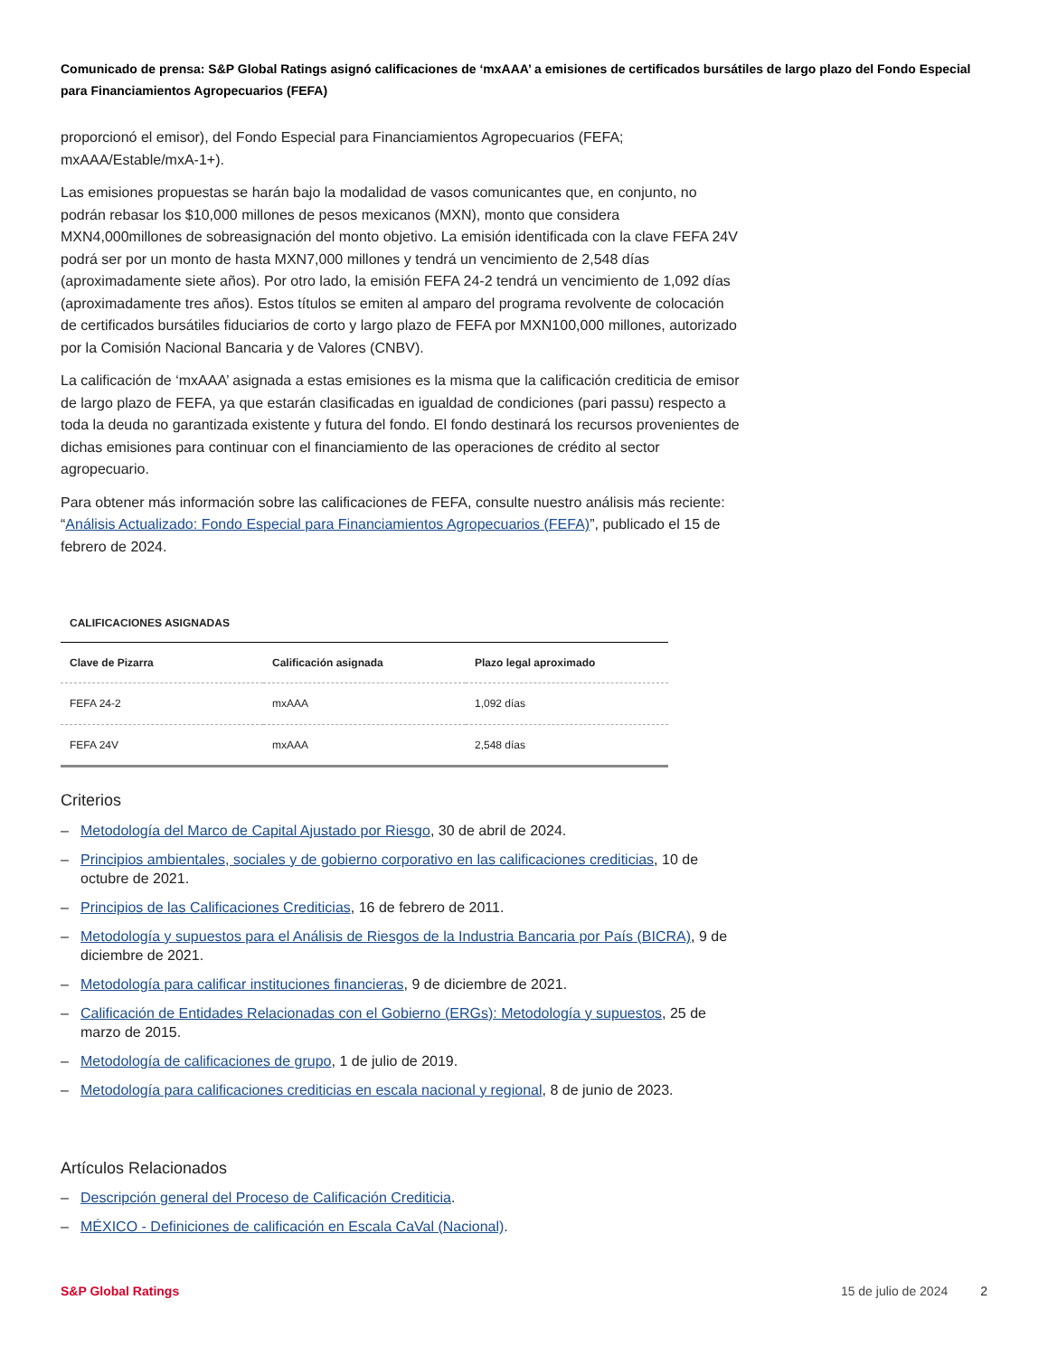Comunicado de prensa: S&P Global Ratings asignó calificaciones de ‘mxAAA’ a emisiones de certificados bursátiles de largo plazo del Fondo Especial para Financiamientos Agropecuarios (FEFA)
proporcionó el emisor), del Fondo Especial para Financiamientos Agropecuarios (FEFA; mxAAA/Estable/mxA-1+).
Las emisiones propuestas se harán bajo la modalidad de vasos comunicantes que, en conjunto, no podrán rebasar los $10,000 millones de pesos mexicanos (MXN), monto que considera MXN4,000millones de sobreasignación del monto objetivo. La emisión identificada con la clave FEFA 24V podrá ser por un monto de hasta MXN7,000 millones y tendrá un vencimiento de 2,548 días (aproximadamente siete años). Por otro lado, la emisión FEFA 24-2 tendrá un vencimiento de 1,092 días (aproximadamente tres años). Estos títulos se emiten al amparo del programa revolvente de colocación de certificados bursátiles fiduciarios de corto y largo plazo de FEFA por MXN100,000 millones, autorizado por la Comisión Nacional Bancaria y de Valores (CNBV).
La calificación de ‘mxAAA’ asignada a estas emisiones es la misma que la calificación crediticia de emisor de largo plazo de FEFA, ya que estarán clasificadas en igualdad de condiciones (pari passu) respecto a toda la deuda no garantizada existente y futura del fondo. El fondo destinará los recursos provenientes de dichas emisiones para continuar con el financiamiento de las operaciones de crédito al sector agropecuario.
Para obtener más información sobre las calificaciones de FEFA, consulte nuestro análisis más reciente: “Análisis Actualizado: Fondo Especial para Financiamientos Agropecuarios (FEFA)”, publicado el 15 de febrero de 2024.
CALIFICACIONES ASIGNADAS
| Clave de Pizarra | Calificación asignada | Plazo legal aproximado |
| --- | --- | --- |
| FEFA 24-2 | mxAAA | 1,092 días |
| FEFA 24V | mxAAA | 2,548 días |
Criterios
– Metodología del Marco de Capital Ajustado por Riesgo, 30 de abril de 2024.
– Principios ambientales, sociales y de gobierno corporativo en las calificaciones crediticias, 10 de octubre de 2021.
– Principios de las Calificaciones Crediticias, 16 de febrero de 2011.
– Metodología y supuestos para el Análisis de Riesgos de la Industria Bancaria por País (BICRA), 9 de diciembre de 2021.
– Metodología para calificar instituciones financieras, 9 de diciembre de 2021.
– Calificación de Entidades Relacionadas con el Gobierno (ERGs): Metodología y supuestos, 25 de marzo de 2015.
– Metodología de calificaciones de grupo, 1 de julio de 2019.
– Metodología para calificaciones crediticias en escala nacional y regional, 8 de junio de 2023.
Artículos Relacionados
– Descripción general del Proceso de Calificación Crediticia.
– MÉXICO - Definiciones de calificación en Escala CaVal (Nacional).
S&P Global Ratings 15 de julio de 2024 2